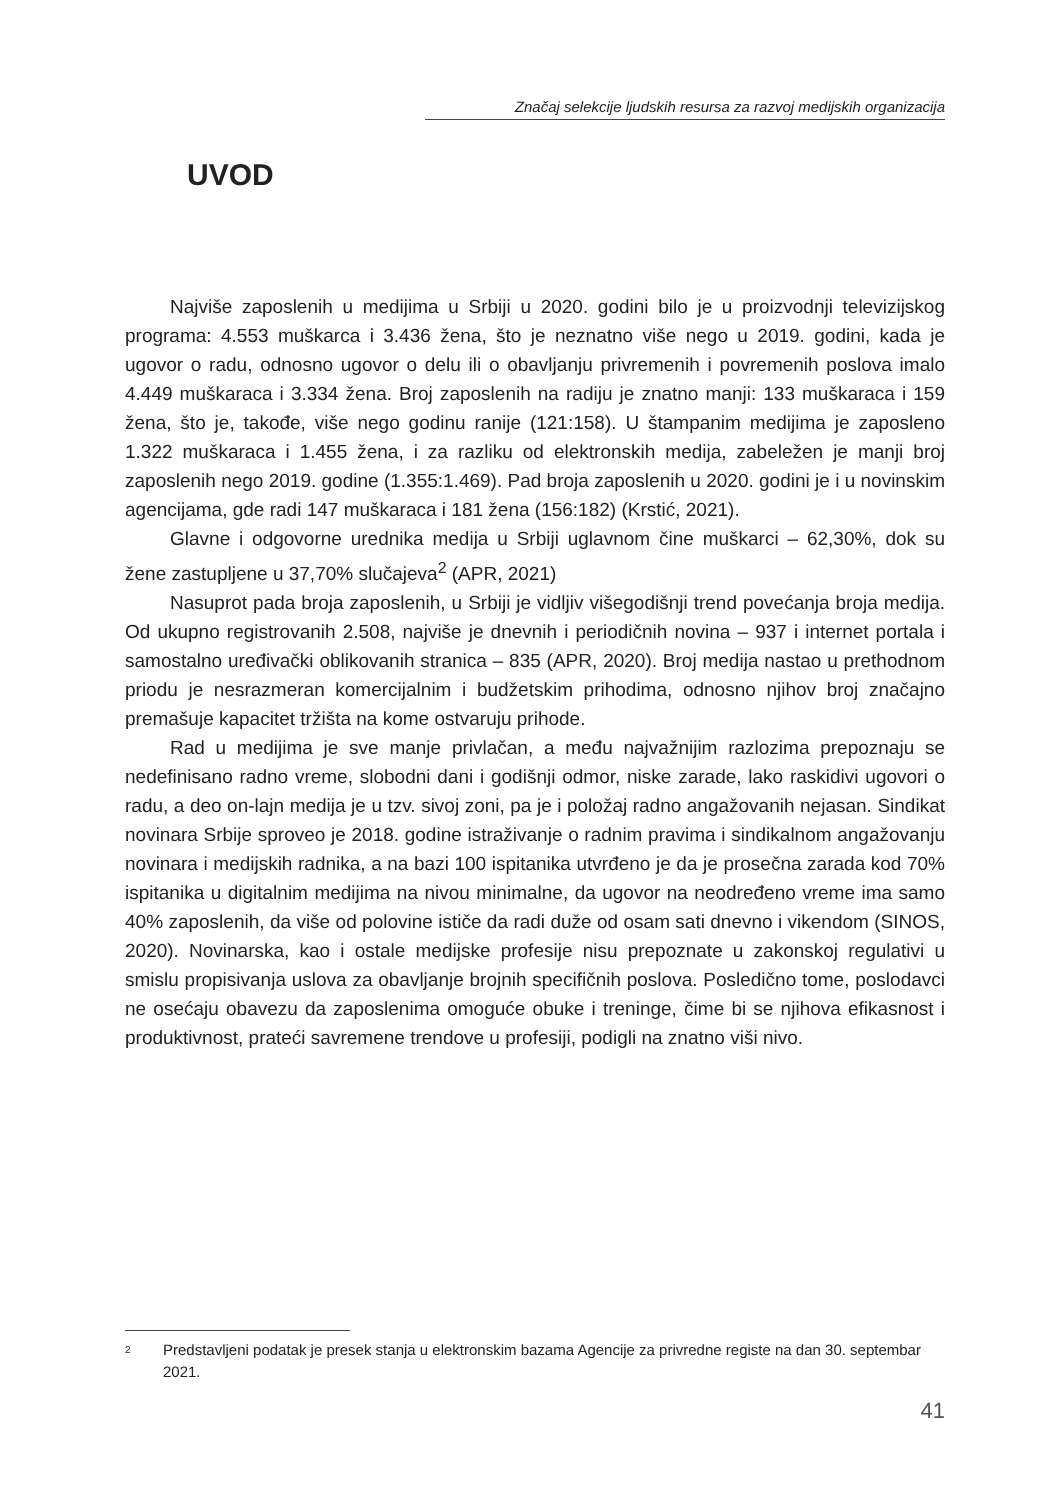Značaj selekcije ljudskih resursa za razvoj medijskih organizacija
UVOD
Najviše zaposlenih u medijima u Srbiji u 2020. godini bilo je u proizvodnji televizijskog programa: 4.553 muškarca i 3.436 žena, što je neznatno više nego u 2019. godini, kada je ugovor o radu, odnosno ugovor o delu ili o obavljanju privremenih i povremenih poslova imalo 4.449 muškaraca i 3.334 žena. Broj zaposlenih na radiju je znatno manji: 133 muškaraca i 159 žena, što je, takođe, više nego godinu ranije (121:158). U štampanim medijima je zaposleno 1.322 muškaraca i 1.455 žena, i za razliku od elektronskih medija, zabeležen je manji broj zaposlenih nego 2019. godine (1.355:1.469). Pad broja zaposlenih u 2020. godini je i u novinskim agencijama, gde radi 147 muškaraca i 181 žena (156:182) (Krstić, 2021).
Glavne i odgovorne urednika medija u Srbiji uglavnom čine muškarci – 62,30%, dok su žene zastupljene u 37,70% slučajeva<sup>2</sup> (APR, 2021)
Nasuprot pada broja zaposlenih, u Srbiji je vidljiv višegodišnji trend povećanja broja medija. Od ukupno registrovanih 2.508, najviše je dnevnih i periodičnih novina – 937 i internet portala i samostalno uređivački oblikovanih stranica – 835 (APR, 2020). Broj medija nastao u prethodnom priodu je nesrazmeran komercijalnim i budžetskim prihodima, odnosno njihov broj značajno premašuje kapacitet tržišta na kome ostvaruju prihode.
Rad u medijima je sve manje privlačan, a među najvažnijim razlozima prepoznaju se nedefinisano radno vreme, slobodni dani i godišnji odmor, niske zarade, lako raskidivi ugovori o radu, a deo on-lajn medija je u tzv. sivoj zoni, pa je i položaj radno angažovanih nejasan. Sindikat novinara Srbije sproveo je 2018. godine istraživanje o radnim pravima i sindikalnom angažovanju novinara i medijskih radnika, a na bazi 100 ispitanika utvrđeno je da je prosečna zarada kod 70% ispitanika u digitalnim medijima na nivou minimalne, da ugovor na neodređeno vreme ima samo 40% zaposlenih, da više od polovine ističe da radi duže od osam sati dnevno i vikendom (SINOS, 2020). Novinarska, kao i ostale medijske profesije nisu prepoznate u zakonskoj regulativi u smislu propisivanja uslova za obavljanje brojnih specifičnih poslova. Posledično tome, poslodavci ne osećaju obavezu da zaposlenima omoguće obuke i treninge, čime bi se njihova efikasnost i produktivnost, prateći savremene trendove u profesiji, podigli na znatno viši nivo.
2 Predstavljeni podatak je presek stanja u elektronskim bazama Agencije za privredne registe na dan 30. septembar 2021.
41